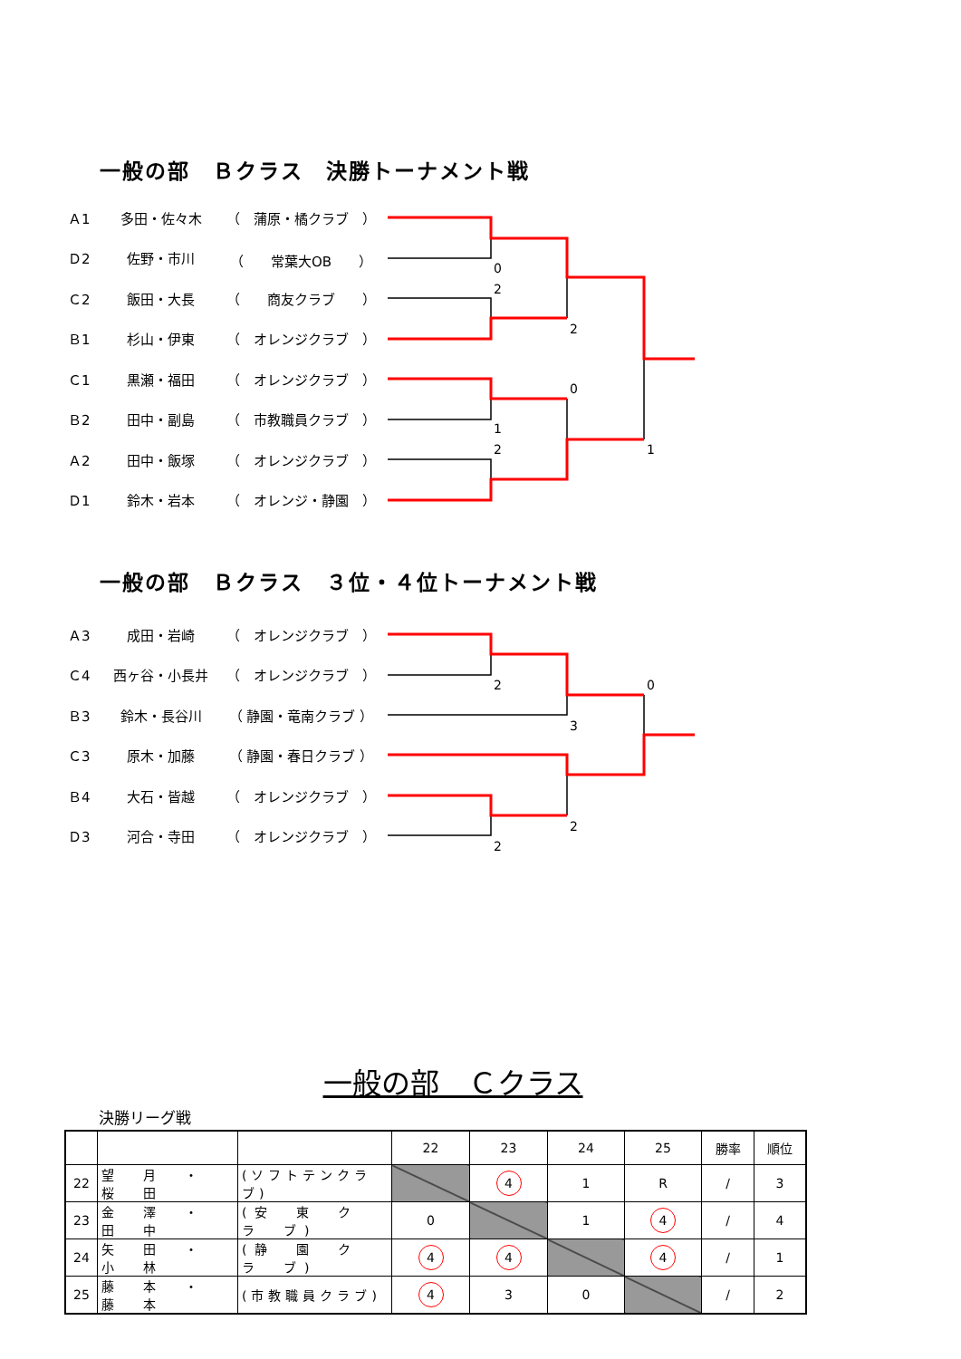一般の部　Ｂクラス　決勝トーナメント戦
| Ａ1 | 多田・佐々木 | （ 蒲原・橘クラブ ） |
| Ｄ2 | 佐野・市川 | （ 常葉大OB ） |
| Ｃ2 | 飯田・大長 | （ 商友クラブ ） |
| Ｂ1 | 杉山・伊東 | （ オレンジクラブ ） |
| Ｃ1 | 黒瀬・福田 | （ オレンジクラブ ） |
| Ｂ2 | 田中・副島 | （ 市教職員クラブ ） |
| Ａ2 | 田中・飯塚 | （ オレンジクラブ ） |
| Ｄ1 | 鈴木・岩本 | （ オレンジ・静園 ） |
0
2
2
0
1
2
1
一般の部　Ｂクラス　３位・４位トーナメント戦
| Ａ3 | 成田・岩崎 | （ オレンジクラブ ） |
| Ｃ4 | 西ヶ谷・小長井 | （ オレンジクラブ ） |
| Ｂ3 | 鈴木・長谷川 | （ 静園・竜南クラブ ） |
| Ｃ3 | 原木・加藤 | （ 静園・春日クラブ ） |
| Ｂ4 | 大石・皆越 | （ オレンジクラブ ） |
| Ｄ3 | 河合・寺田 | （ オレンジクラブ ） |
2
0
3
2
2
一般の部　Ｃクラス
決勝リーグ戦
| | | | 22 | 23 | 24 | 25 | 勝率 | 順位 |
| --- | --- | --- | --- | --- | --- | --- | --- | --- |
| 22 | 望 月 ・ 桜 田 | (ソフトテンクラブ) | | 4 | 1 | R | / | 3 |
| 23 | 金 澤 ・ 田 中 | (安 東 ク ラ ブ) | 0 | | 1 | 4 | / | 4 |
| 24 | 矢 田 ・ 小 林 | (静 園 ク ラ ブ) | 4 | 4 | | 4 | / | 1 |
| 25 | 藤 本 ・ 藤 本 | (市教職員クラブ) | 4 | 3 | 0 | | / | 2 |